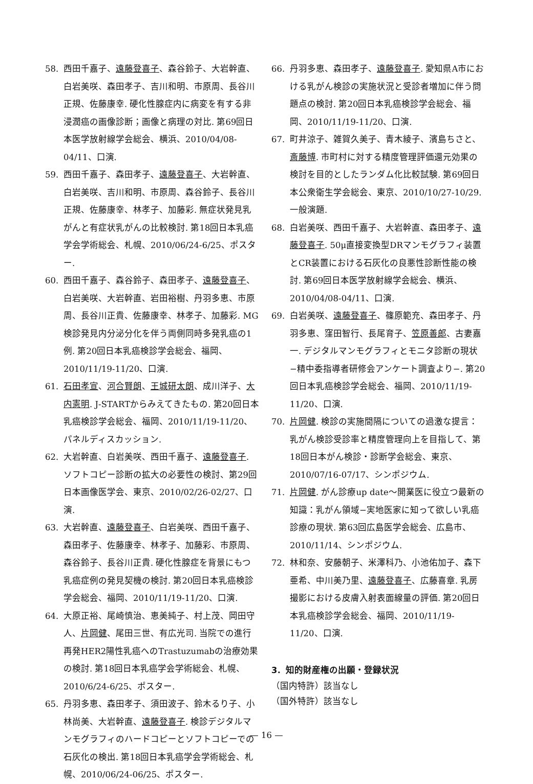58. 西田千嘉子、遠藤登喜子、森谷鈴子、大岩幹直、白岩美咲、森田孝子、吉川和明、市原周、長谷川正規、佐藤康幸. 硬化性腺症内に病変を有する非浸潤癌の画像診断；画像と病理の対比. 第69回日本医学放射線学会総会、横浜、2010/04/08-04/11、口演.
59. 西田千嘉子、森田孝子、遠藤登喜子、大岩幹直、白岩美咲、吉川和明、市原周、森谷鈴子、長谷川正規、佐藤康幸、林孝子、加藤彩. 無症状発見乳がんと有症状乳がんの比較検討. 第18回日本乳癌学会学術総会、札幌、2010/06/24-6/25、ポスター.
60. 西田千嘉子、森谷鈴子、森田孝子、遠藤登喜子、白岩美咲、大岩幹直、岩田裕樹、丹羽多恵、市原周、長谷川正貴、佐藤康幸、林孝子、加藤彩. MG検診発見内分泌分化を伴う両側同時多発乳癌の1例. 第20回日本乳癌検診学会総会、福岡、2010/11/19-11/20、口演.
61. 石田孝宣、河合賢朗、王城研太朗、成川洋子、大内憲明. J-STARTからみえてきたもの. 第20回日本乳癌検診学会総会、福岡、2010/11/19-11/20、パネルディスカッション.
62. 大岩幹直、白岩美咲、西田千嘉子、遠藤登喜子. ソフトコピー診断の拡大の必要性の検討、第29回日本画像医学会、東京、2010/02/26-02/27、口演.
63. 大岩幹直、遠藤登喜子、白岩美咲、西田千嘉子、森田孝子、佐藤康幸、林孝子、加藤彩、市原周、森谷鈴子、長谷川正貴. 硬化性腺症を背景にもつ乳癌症例の発見契機の検討. 第20回日本乳癌検診学会総会、福岡、2010/11/19-11/20、口演.
64. 大原正裕、尾崎慎治、恵美純子、村上茂、岡田守人、片岡健、尾田三世、有広光司. 当院での進行再発HER2陽性乳癌へのTrastuzumabの治療効果の検討. 第18回日本乳癌学会学術総会、札幌、2010/6/24-6/25、ポスター.
65. 丹羽多恵、森田孝子、須田波子、鈴木るり子、小林尚美、大岩幹直、遠藤登喜子. 検診デジタルマンモグラフィのハードコピーとソフトコピーでの石灰化の検出. 第18回日本乳癌学会学術総会、札幌、2010/06/24-06/25、ポスター.
66. 丹羽多恵、森田孝子、遠藤登喜子. 愛知県A市における乳がん検診の実施状況と受診者増加に伴う問題点の検討. 第20回日本乳癌検診学会総会、福岡、2010/11/19-11/20、口演.
67. 町井涼子、雑賀久美子、青木綾子、濱島ちさと、斎藤博. 市町村に対する精度管理評価還元効果の検討を目的としたランダム化比較試験. 第69回日本公衆衛生学会総会、東京、2010/10/27-10/29. 一般演題.
68. 白岩美咲、西田千嘉子、大岩幹直、森田孝子、遠藤登喜子. 50μ直接変換型DRマンモグラフィ装置とCR装置における石灰化の良悪性診断性能の検討. 第69回日本医学放射線学会総会、横浜、2010/04/08-04/11、口演.
69. 白岩美咲、遠藤登喜子、篠原範充、森田孝子、丹羽多恵、窪田智行、長尾育子、笠原善郎、古妻嘉一. デジタルマンモグラフィとモニタ診断の現状−精中委指導者研修会アンケート調査より−. 第20回日本乳癌検診学会総会、福岡、2010/11/19-11/20、口演.
70. 片岡健. 検診の実施間隔についての過激な提言：乳がん検診受診率と精度管理向上を目指して、第18回日本がん検診・診断学会総会、東京、2010/07/16-07/17、シンポジウム.
71. 片岡健. がん診療up date〜開業医に役立つ最新の知識：乳がん領域−実地医家に知って欲しい乳癌診療の現状. 第63回広島医学会総会、広島市、2010/11/14、シンポジウム.
72. 林和奈、安藤朝子、米澤科乃、小池佑加子、森下亜希、中川美乃里、遠藤登喜子、広藤喜章. 乳房撮影における皮膚入射表面線量の評価. 第20回日本乳癌検診学会総会、福岡、2010/11/19-11/20、口演.
3．知的財産権の出願・登録状況
（国内特許）該当なし
（国外特許）該当なし
— 16 —